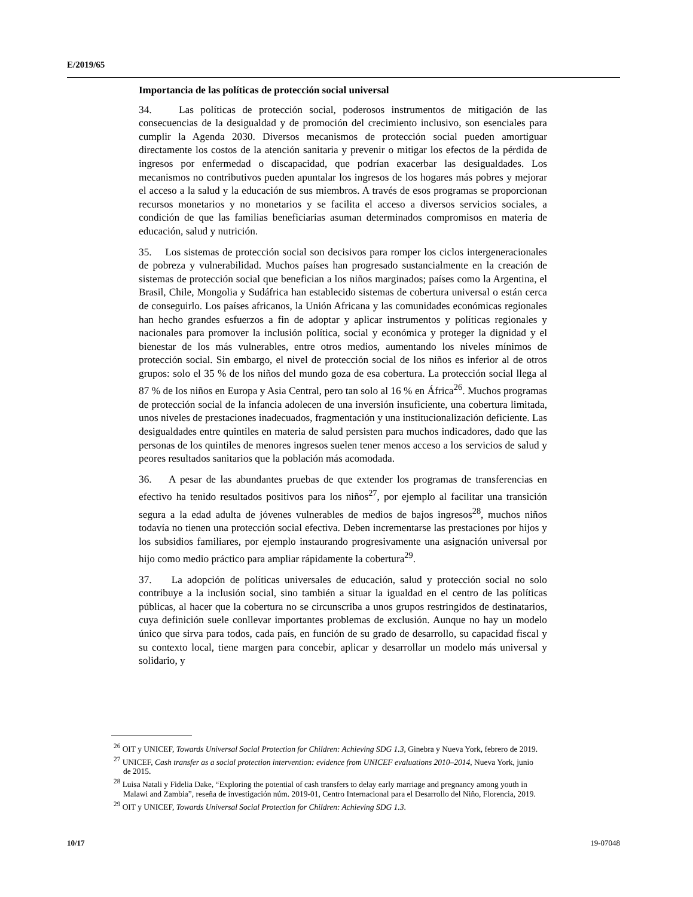E/2019/65
Importancia de las políticas de protección social universal
34. Las políticas de protección social, poderosos instrumentos de mitigación de las consecuencias de la desigualdad y de promoción del crecimiento inclusivo, son esenciales para cumplir la Agenda 2030. Diversos mecanismos de protección social pueden amortiguar directamente los costos de la atención sanitaria y prevenir o mitigar los efectos de la pérdida de ingresos por enfermedad o discapacidad, que podrían exacerbar las desigualdades. Los mecanismos no contributivos pueden apuntalar los ingresos de los hogares más pobres y mejorar el acceso a la salud y la educación de sus miembros. A través de esos programas se proporcionan recursos monetarios y no monetarios y se facilita el acceso a diversos servicios sociales, a condición de que las familias beneficiarias asuman determinados compromisos en materia de educación, salud y nutrición.
35. Los sistemas de protección social son decisivos para romper los ciclos intergeneracionales de pobreza y vulnerabilidad. Muchos países han progresado sustancialmente en la creación de sistemas de protección social que benefician a los niños marginados; países como la Argentina, el Brasil, Chile, Mongolia y Sudáfrica han establecido sistemas de cobertura universal o están cerca de conseguirlo. Los países africanos, la Unión Africana y las comunidades económicas regionales han hecho grandes esfuerzos a fin de adoptar y aplicar instrumentos y políticas regionales y nacionales para promover la inclusión política, social y económica y proteger la dignidad y el bienestar de los más vulnerables, entre otros medios, aumentando los niveles mínimos de protección social. Sin embargo, el nivel de protección social de los niños es inferior al de otros grupos: solo el 35 % de los niños del mundo goza de esa cobertura. La protección social llega al 87 % de los niños en Europa y Asia Central, pero tan solo al 16 % en África<sup>26</sup>. Muchos programas de protección social de la infancia adolecen de una inversión insuficiente, una cobertura limitada, unos niveles de prestaciones inadecuados, fragmentación y una institucionalización deficiente. Las desigualdades entre quintiles en materia de salud persisten para muchos indicadores, dado que las personas de los quintiles de menores ingresos suelen tener menos acceso a los servicios de salud y peores resultados sanitarios que la población más acomodada.
36. A pesar de las abundantes pruebas de que extender los programas de transferencias en efectivo ha tenido resultados positivos para los niños<sup>27</sup>, por ejemplo al facilitar una transición segura a la edad adulta de jóvenes vulnerables de medios de bajos ingresos<sup>28</sup>, muchos niños todavía no tienen una protección social efectiva. Deben incrementarse las prestaciones por hijos y los subsidios familiares, por ejemplo instaurando progresivamente una asignación universal por hijo como medio práctico para ampliar rápidamente la cobertura<sup>29</sup>.
37. La adopción de políticas universales de educación, salud y protección social no solo contribuye a la inclusión social, sino también a situar la igualdad en el centro de las políticas públicas, al hacer que la cobertura no se circunscriba a unos grupos restringidos de destinatarios, cuya definición suele conllevar importantes problemas de exclusión. Aunque no hay un modelo único que sirva para todos, cada país, en función de su grado de desarrollo, su capacidad fiscal y su contexto local, tiene margen para concebir, aplicar y desarrollar un modelo más universal y solidario, y
<sup>26</sup> OIT y UNICEF, Towards Universal Social Protection for Children: Achieving SDG 1.3, Ginebra y Nueva York, febrero de 2019.
<sup>27</sup> UNICEF, Cash transfer as a social protection intervention: evidence from UNICEF evaluations 2010–2014, Nueva York, junio de 2015.
<sup>28</sup> Luisa Natali y Fidelia Dake, “Exploring the potential of cash transfers to delay early marriage and pregnancy among youth in Malawi and Zambia”, reseña de investigación núm. 2019-01, Centro Internacional para el Desarrollo del Niño, Florencia, 2019.
<sup>29</sup> OIT y UNICEF, Towards Universal Social Protection for Children: Achieving SDG 1.3.
10/17 19-07048